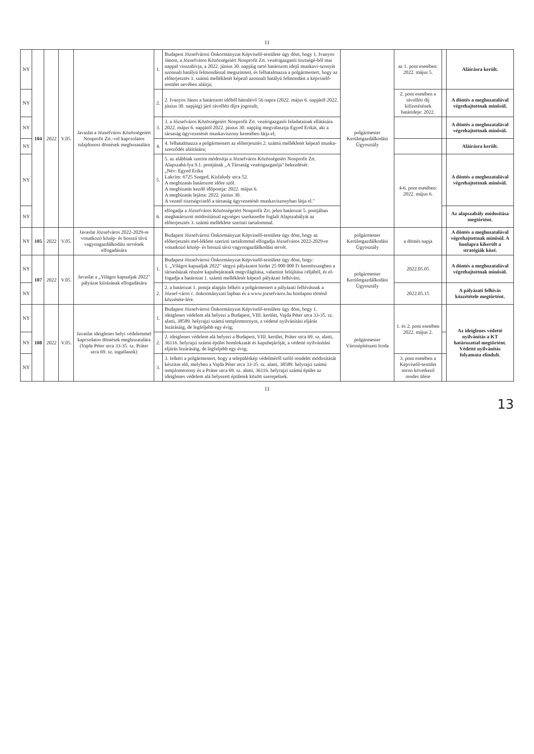11
| NY | 104 | 2022 | V.05. | Javaslat a Józsefváros Közösségeiért Nonprofit Zrt.-vel kapcsolatos tulajdonosi döntések meghozatalára | 1. | Budapest Józsefvárosi Önkormányzat Képviselő-testülete úgy dönt, hogy 1. Ivanyos Jánost, a Józsefváros Közösségeiért Nonprofit Zrt. vezérigazgatói tisztségé-ből mai nappal visszahívja, a 2022. június 30. napjáig tartó határozott idejű munkavi-szonyát azonnali hatályú felmondással megszünteti, és felhatalmazza a polgármestert, hogy az előterjesztés 1. számú mellékletét képező azonnali hatályú felmondást a képviselő-testület nevében aláírja; | polgármester Kerületgazdálkodási Ügyosztály | az 1. pont esetében: 2022. május 5. | | Aláírásra került. |
| NY | | | | | 2. | 2. Ivanyos János a határozott időből hátralévő 56 napra (2022. május 6. napjától 2022. június 30. napjáig) járó távolléti díjra jogosult; | | 2. pont esetében a távolléti díj kifizetésének határideje: 2022. | | A döntés a meghozatalával végrehajtottnak minősül. |
| NY | | | | | 3. | 3. a Józsefváros Közösségeiért Nonprofit Zrt. vezérigazgatói feladatainak ellátására 2022. május 6. napjától 2022. június 30. napjáig megválasztja Egyed Erikát, aki a társaság ügyvezetését munkaviszony keretében látja el; | | | | A döntés a meghozatalával végrehajtottnak minősül. |
| NY | | | | | 4. | 4. felhatalmazza a polgármestert az előterjesztés 2. számú mellékletét képező munka-szerződés aláírására; | | | | Aláírásra került. |
| NY | | | | | 5. | 5. az alábbiak szerint módosítja a Józsefváros Közösségeiért Nonprofit Zrt. Alapszabá-lya 9.1. pontjának „A Társaság vezérigazgatója" bekezdését: „Név: Egyed Erika Lakcím: 6725 Szeged, Kisfaludy utca 52. A megbízatás határozott időre szól. A megbízatás kezdő időpontja: 2022. május 6. A megbízatás lejárta: 2022. június 30. A vezető tisztségviselő a társaság ügyvezetését munkaviszonyban látja el." | | 4-6. pont esetében: 2022. május 6. | | A döntés a meghozatalával végrehajtottnak minősül. |
| NY | | | | | 6. | elfogadja a Józsefváros Közösségeiért Nonprofit Zrt. jelen határozat 5. pontjában meghatározott módosítással egységes szerkezetbe foglalt Alapszabályát az előterjesztés 3. számú melléklete szerinti tartalommal. | | | | Az alapszabály módosítása megtörtént. |
| NY | 105 | 2022 | V.05. | Javaslat Józsefváros 2022-2029-re vonatkozó közép- és hosszú távú vagyongazdálkodási tervének elfogadására | | Budapest Józsefvárosi Önkormányzat Képviselő-testülete úgy dönt, hogy az előterjesztés mel-léklete szerinti tartalommal elfogadja Józsefváros 2022-2029-re vonatkozó közép- és hosszú távú vagyongazdálkodási tervét. | polgármester Kerületgazdálkodási Ügyosztály | a döntés napja | | A döntés a meghozatalával végrehajtottnak minősül. A honlapra kikerült a stratégiák közé. |
| NY | 107 | 2022 | V.05. | Javaslat a „Világos kapualjak 2022" pályázat kiírásának elfogadására | 1. | Budapest Józsefvárosi Önkormányzat Képviselő-testülete úgy dönt, hogy: 1. „Világos kapualjak 2022" tárgyú pályázatot hirdet 25 000 000 Ft keretösszegben a társasházak részére kapubejárataik megvilágítása, valamint felújítása céljából, és el-fogadja a határozat 1. számú mellékletét képező pályázati felhívást; | polgármester Kerületgazdálkodási Ügyosztály | 2022.05.05 | | A döntés a meghozatalával végrehajtottnak minősül. |
| NY | | | | | 2. | 2. a határozat 1. pontja alapján felkéri a polgármestert a pályázati felhívásnak a József-város c. önkormányzati lapban és a www.jozsefvaros.hu honlapon történő közzététe-lére. | | 2022.05.15 | | A pályázati felhívás közzététele megtörtént. |
| NY | 108 | 2022 | V.05. | Javaslat ideiglenes helyi védelemmel kapcsolatos döntések meghozatalára (Vajda Péter utca 33-35. sz. Práter utca 69. sz. ingatlanok) | 1. | Budapest Józsefvárosi Önkormányzat Képviselő-testülete úgy dönt, hogy 1. ideiglenes védelem alá helyezi a Budapest, VIII. kerület, Vajda Péter utca 33-35. sz. alatti, 38589. helyrajzi számú templomtornyot, a védetté nyilvánítási eljárás lezárásáig, de legfeljebb egy évig; | polgármester Városépítészeti Iroda | 1. és 2. pont esetében 2022. május 2. | | Az ideiglenes védetté nyilvánítás a KT határozattal megtörtént. Védetté nyilvánítás folyamata elindult. |
| NY | | | | | 2. | 2. ideiglenes védelem alá helyezi a Budapest, VIII. kerület, Práter utca 69. sz. alatti, 36116. helyrajzi számú épület homlokzatát és kapubejáróját, a védetté nyilvánítási eljárás lezárásáig, de legfeljebb egy évig; | | | | |
| NY | | | | | 3. | 3. felkéri a polgármestert, hogy a településkép védelméről szóló rendelet módosítását készítse elő, melyben a Vajda Péter utca 33-35. sz. alatti, 38589. helyrajzi számú templomtorony és a Práter utca 69. sz. alatti, 36116. helyrajzi számú épület az ideiglenes védelem alá helyezett épületek között szerepelnek. | | 3. pont esetében a Képviselő-testület soron következő rendes ülése | | |
11
13